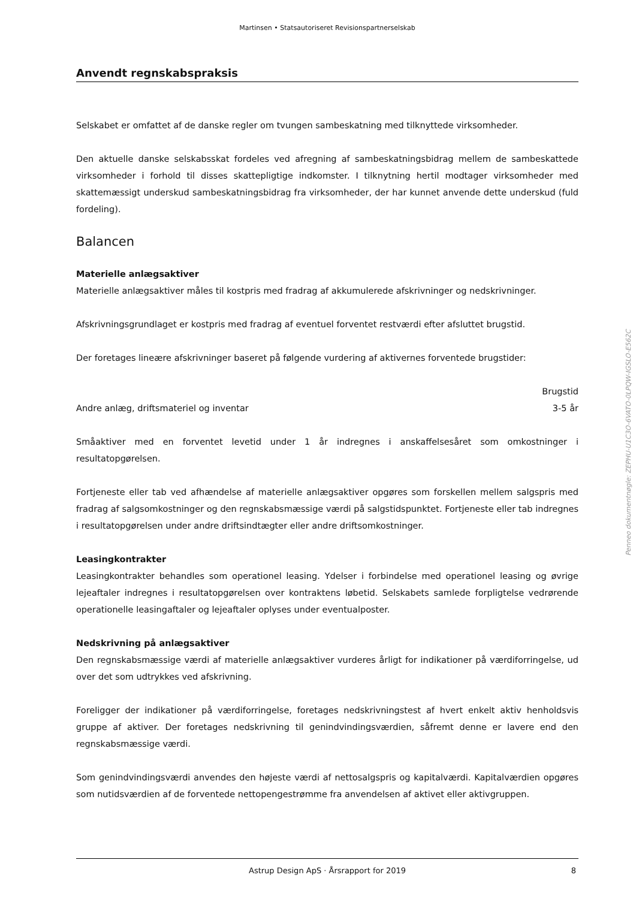Martinsen • Statsautoriseret Revisionspartnerselskab
Anvendt regnskabspraksis
Selskabet er omfattet af de danske regler om tvungen sambeskatning med tilknyttede virksomheder.
Den aktuelle danske selskabsskat fordeles ved afregning af sambeskatningsbidrag mellem de sambeskattede virksomheder i forhold til disses skattepligtige indkomster. I tilknytning hertil modtager virksomheder med skattemæssigt underskud sambeskatningsbidrag fra virksomheder, der har kunnet anvende dette underskud (fuld fordeling).
Balancen
Materielle anlægsaktiver
Materielle anlægsaktiver måles til kostpris med fradrag af akkumulerede afskrivninger og nedskrivninger.
Afskrivningsgrundlaget er kostpris med fradrag af eventuel forventet restværdi efter afsluttet brugstid.
Der foretages lineære afskrivninger baseret på følgende vurdering af aktivernes forventede brugstider:
| | Brugstid |
| --- | --- |
| Andre anlæg, driftsmateriel og inventar | 3-5 år |
Småaktiver med en forventet levetid under 1 år indregnes i anskaffelsesåret som omkostninger i resultatopgørelsen.
Fortjeneste eller tab ved afhændelse af materielle anlægsaktiver opgøres som forskellen mellem salgspris med fradrag af salgsomkostninger og den regnskabsmæssige værdi på salgstidspunktet. Fortjeneste eller tab indregnes i resultatopgørelsen under andre driftsindtægter eller andre driftsomkostninger.
Leasingkontrakter
Leasingkontrakter behandles som operationel leasing. Ydelser i forbindelse med operationel leasing og øvrige lejeaftaler indregnes i resultatopgørelsen over kontraktens løbetid. Selskabets samlede forpligtelse vedrørende operationelle leasingaftaler og lejeaftaler oplyses under eventualposter.
Nedskrivning på anlægsaktiver
Den regnskabsmæssige værdi af materielle anlægsaktiver vurderes årligt for indikationer på værdiforringelse, ud over det som udtrykkes ved afskrivning.
Foreligger der indikationer på værdiforringelse, foretages nedskrivningstest af hvert enkelt aktiv henholdsvis gruppe af aktiver. Der foretages nedskrivning til genindvindingsværdien, såfremt denne er lavere end den regnskabsmæssige værdi.
Som genindvindingsværdi anvendes den højeste værdi af nettosalgspris og kapitalværdi. Kapitalværdien opgøres som nutidsværdien af de forventede nettopengestrømme fra anvendelsen af aktivet eller aktivgruppen.
Astrup Design ApS · Årsrapport for 2019 8
Penneo dokumentnøgle: ZEPHU-U1C3O-6VATO-0LPQW-IGSLO-E562C